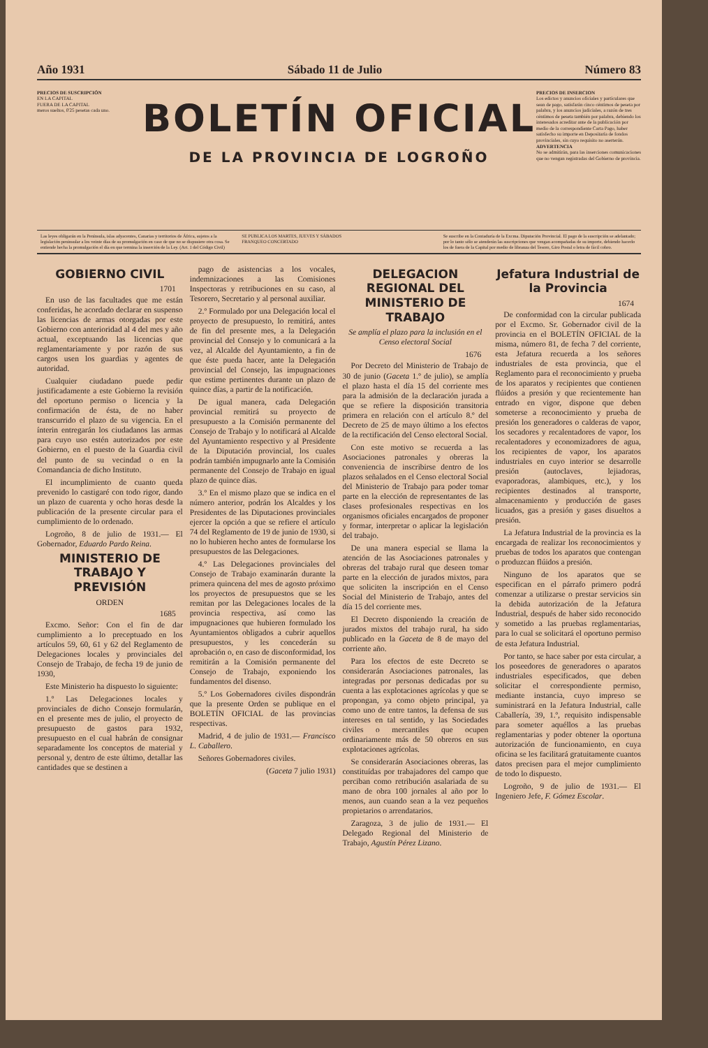Año 1931 Sábado 11 de Julio Número 83
PRECIOS DE SUSCRIPCIÓN
EN LA CAPITAL
FUERA DE LA CAPITAL
meros sueltos, 0'25 pesetas cada uno.
BOLETÍN OFICIAL
DE LA PROVINCIA DE LOGROÑO
PRECIOS DE INSERCION
Los edictos y anuncios oficiales y particulares que sean de pago, satisfarán cinco céntimos de peseta por palabra, y los anuncios judiciales, a razón de tres céntimos de peseta también por palabra, debiendo los interesados acreditar ante de la publicación por medio de la correspondiente Carta Pago, haber satisfecho su importe en Depositaría de fondos provinciales, sin cuyo requisito no aserterán.
ADVERTENCIA
No se admitirán, para las inserciones comunicaciones que no vengan registradas del Gobierno de provincia.
Las leyes obligarán en la Península, islas adyacentes, Canarias y territorios de África, sujetos a la legislación peninsular a los veinte días de su promulgación en caso de que no se dispusiere otra cosa. Se entiende hecha la promulgación el día en que termina la inserción de la Ley. (Art. 1 del Código Civil)
SE PUBLICA LOS MARTES, JUEVES Y SÁBADOS
FRANQUEO CONCERTADO
Se suscribe en la Contaduría de la Excma. Diputación Provincial. El pago de la suscripción se adelantado; por lo tanto sólo se atenderán las suscripciones que vengan acompañadas de su importe, debiendo hacerlo los de fuera de la Capital por medio de libranza del Tesoro, Giro Postal o letra de fácil cobro.
GOBIERNO CIVIL
1701
En uso de las facultades que me están conferidas, he acordado declarar en suspenso las licencias de armas otorgadas por este Gobierno con anterioridad al 4 del mes y año actual, exceptuando las licencias que reglamentariamente y por razón de sus cargos usen los guardias y agentes de autoridad.
Cualquier ciudadano puede pedir justificadamente a este Gobierno la revisión del oportuno permiso o licencia y la confirmación de ésta, de no haber transcurrido el plazo de su vigencia. En el ínterin entregarán los ciudadanos las armas para cuyo uso estén autorizados por este Gobierno, en el puesto de la Guardia civil del punto de su vecindad o en la Comandancia de dicho Instituto.
El incumplimiento de cuanto queda prevenido lo castigaré con todo rigor, dando un plazo de cuarenta y ocho horas desde la publicación de la presente circular para el cumplimiento de lo ordenado.
Logroño, 8 de julio de 1931.— El Gobernador, Eduardo Pardo Reina.
MINISTERIO DE TRABAJO Y PREVISIÓN
ORDEN
1685
Excmo. Señor: Con el fin de dar cumplimiento a lo preceptuado en los artículos 59, 60, 61 y 62 del Reglamento de Delegaciones locales y provinciales del Consejo de Trabajo, de fecha 19 de junio de 1930,
Este Ministerio ha dispuesto lo siguiente:
1.º Las Delegaciones locales y provinciales de dicho Consejo formularán, en el presente mes de julio, el proyecto de presupuesto de gastos para 1932, presupuesto en el cual habrán de consignar separadamente los conceptos de material y personal y, dentro de este último, detallar las cantidades que se destinen a
pago de asistencias a los vocales, indemnizaciones a las Comisiones Inspectoras y retribuciones en su caso, al Tesorero, Secretario y al personal auxiliar.
2.º Formulado por una Delegación local el proyecto de presupuesto, lo remitirá, antes de fin del presente mes, a la Delegación provincial del Consejo y lo comunicará a la vez, al Alcalde del Ayuntamiento, a fin de que éste pueda hacer, ante la Delegación provincial del Consejo, las impugnaciones que estime pertinentes durante un plazo de quince días, a partir de la notificación.
De igual manera, cada Delegación provincial remitirá su proyecto de presupuesto a la Comisión permanente del Consejo de Trabajo y lo notificará al Alcalde del Ayuntamiento respectivo y al Presidente de la Diputación provincial, los cuales podrán también impugnarlo ante la Comisión permanente del Consejo de Trabajo en igual plazo de quince días.
3.º En el mismo plazo que se indica en el número anterior, podrán los Alcaldes y los Presidentes de las Diputaciones provinciales ejercer la opción a que se refiere el artículo 74 del Reglamento de 19 de junio de 1930, si no lo hubieren hecho antes de formularse los presupuestos de las Delegaciones.
4.º Las Delegaciones provinciales del Consejo de Trabajo examinarán durante la primera quincena del mes de agosto próximo los proyectos de presupuestos que se les remitan por las Delegaciones locales de la provincia respectiva, así como las impugnaciones que hubieren formulado los Ayuntamientos obligados a cubrir aquellos presupuestos, y les concederán su aprobación o, en caso de disconformidad, los remitirán a la Comisión permanente del Consejo de Trabajo, exponiendo los fundamentos del disenso.
5.º Los Gobernadores civiles dispondrán que la presente Orden se publique en el BOLETÍN OFICIAL de las provincias respectivas.
Madrid, 4 de julio de 1931.— Francisco L. Caballero.
Señores Gobernadores civiles.
(Gaceta 7 julio 1931)
DELEGACION REGIONAL DEL MINISTERIO DE TRABAJO
Se amplía el plazo para la inclusión en el Censo electoral Social
1676
Por Decreto del Ministerio de Trabajo de 30 de junio (Gaceta 1.º de julio), se amplía el plazo hasta el día 15 del corriente mes para la admisión de la declaración jurada a que se refiere la disposición transitoria primera en relación con el artículo 8.º del Decreto de 25 de mayo último a los efectos de la rectificación del Censo electoral Social.
Con este motivo se recuerda a las Asociaciones patronales y obreras la conveniencia de inscribirse dentro de los plazos señalados en el Censo electoral Social del Ministerio de Trabajo para poder tomar parte en la elección de representantes de las clases profesionales respectivas en los organismos oficiales encargados de proponer y formar, interpretar o aplicar la legislación del trabajo.
De una manera especial se llama la atención de las Asociaciones patronales y obreras del trabajo rural que deseen tomar parte en la elección de jurados mixtos, para que soliciten la inscripción en el Censo Social del Ministerio de Trabajo, antes del día 15 del corriente mes.
El Decreto disponiendo la creación de jurados mixtos del trabajo rural, ha sido publicado en la Gaceta de 8 de mayo del corriente año.
Para los efectos de este Decreto se considerarán Asociaciones patronales, las integradas por personas dedicadas por su cuenta a las explotaciones agrícolas y que se propongan, ya como objeto principal, ya como uno de entre tantos, la defensa de sus intereses en tal sentido, y las Sociedades civiles o mercantiles que ocupen ordinariamente más de 50 obreros en sus explotaciones agrícolas.
Se considerarán Asociaciones obreras, las constituídas por trabajadores del campo que perciban como retribución asalariada de su mano de obra 100 jornales al año por lo menos, aun cuando sean a la vez pequeños propietarios o arrendatarios.
Zaragoza, 3 de julio de 1931.— El Delegado Regional del Ministerio de Trabajo, Agustín Pérez Lizano.
Jefatura Industrial de la Provincia
1674
De conformidad con la circular publicada por el Excmo. Sr. Gobernador civil de la provincia en el BOLETÍN OFICIAL de la misma, número 81, de fecha 7 del corriente, esta Jefatura recuerda a los señores industriales de esta provincia, que el Reglamento para el reconocimiento y prueba de los aparatos y recipientes que contienen flúidos a presión y que recientemente han entrado en vigor, dispone que deben someterse a reconocimiento y prueba de presión los generadores o calderas de vapor, los secadores y recalentadores de vapor, los recalentadores y economizadores de agua, los recipientes de vapor, los aparatos industriales en cuyo interior se desarrolle presión (autoclaves, lejiadoras, evaporadoras, alambiques, etc.), y los recipientes destinados al transporte, almacenamiento y producción de gases licuados, gas a presión y gases disueltos a presión.
La Jefatura Industrial de la provincia es la encargada de realizar los reconocimientos y pruebas de todos los aparatos que contengan o produzcan flúidos a presión.
Ninguno de los aparatos que se especifican en el párrafo primero podrá comenzar a utilizarse o prestar servicios sin la debida autorización de la Jefatura Industrial, después de haber sido reconocido y sometido a las pruebas reglamentarias, para lo cual se solicitará el oportuno permiso de esta Jefatura Industrial.
Por tanto, se hace saber por esta circular, a los poseedores de generadores o aparatos industriales especificados, que deben solicitar el correspondiente permiso, mediante instancia, cuyo impreso se suministrará en la Jefatura Industrial, calle Caballería, 39, 1.º, requisito indispensable para someter aquéllos a las pruebas reglamentarias y poder obtener la oportuna autorización de funcionamiento, en cuya oficina se les facilitará gratuitamente cuantos datos precisen para el mejor cumplimiento de todo lo dispuesto.
Logroño, 9 de julio de 1931.— El Ingeniero Jefe, F. Gómez Escolar.